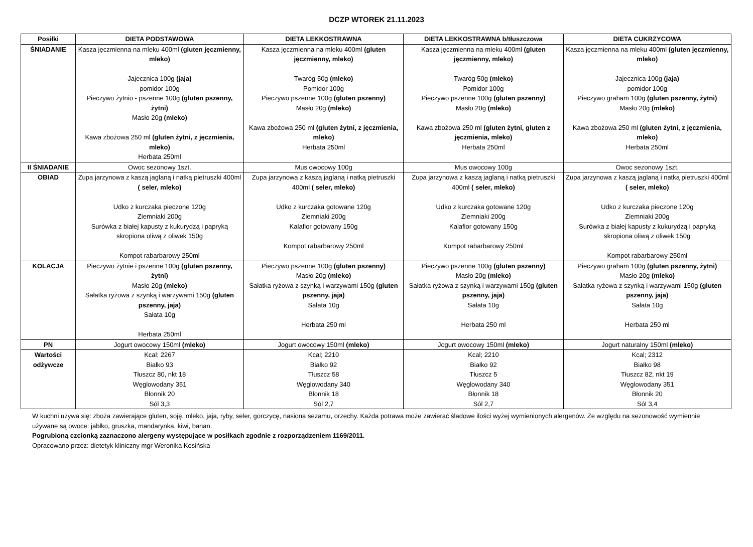DCZP WTOREK 21.11.2023
| Posiłki | DIETA PODSTAWOWA | DIETA LEKKOSTRAWNA | DIETA LEKKOSTRAWNA b/tłuszczowa | DIETA CUKRZYCOWA |
| --- | --- | --- | --- | --- |
| ŚNIADANIE | Kasza jęczmienna na mleku 400ml (gluten jęczmienny, mleko) Jajecznica 100g (jaja) pomidor 100g Pieczywo żytnio - pszenne 100g (gluten pszenny, żytni) Masło 20g (mleko) Kawa zbożowa 250 ml (gluten żytni, z jęczmienia, mleko) Herbata 250ml | Kasza jęczmienna na mleku 400ml (gluten jęczmienny, mleko) Twaróg 50g (mleko) Pomidor 100g Pieczywo pszenne 100g (gluten pszenny) Masło 20g (mleko) Kawa zbożowa 250 ml (gluten żytni, z jęczmienia, mleko) Herbata 250ml | Kasza jęczmienna na mleku 400ml (gluten jęczmienny, mleko) Twaróg 50g (mleko) Pomidor 100g Pieczywo pszenne 100g (gluten pszenny) Masło 20g (mleko) Kawa zbożowa 250 ml (gluten żytni, gluten z jęczmienia, mleko) Herbata 250ml | Kasza jęczmienna na mleku 400ml (gluten jęczmienny, mleko) Jajecznica 100g (jaja) pomidor 100g Pieczywo graham 100g (gluten pszenny, żytni) Masło 20g (mleko) Kawa zbożowa 250 ml (gluten żytni, z jęczmienia, mleko) Herbata 250ml |
| II ŚNIADANIE | Owoc sezonowy 1szt. | Mus owocowy 100g | Mus owocowy 100g | Owoc sezonowy 1szt. |
| OBIAD | Zupa jarzynowa z kaszą jaglaną i natką pietruszki 400ml ( seler, mleko) Udko z kurczaka pieczone 120g Ziemniaki 200g Surówka z białej kapusty z kukurydzą i papryką skropiona oliwą z oliwek 150g Kompot rabarbarowy 250ml | Zupa jarzynowa z kaszą jaglaną i natką pietruszki 400ml ( seler, mleko) Udko z kurczaka gotowane 120g Ziemniaki 200g Kalafior gotowany 150g Kompot rabarbarowy 250ml | Zupa jarzynowa z kaszą jaglaną i natką pietruszki 400ml ( seler, mleko) Udko z kurczaka gotowane 120g Ziemniaki 200g Kalafior gotowany 150g Kompot rabarbarowy 250ml | Zupa jarzynowa z kaszą jaglaną i natką pietruszki 400ml ( seler, mleko) Udko z kurczaka pieczone 120g Ziemniaki 200g Surówka z białej kapusty z kukurydzą i papryką skropiona oliwą z oliwek 150g Kompot rabarbarowy 250ml |
| KOLACJA | Pieczywo żytnie i pszenne 100g (gluten pszenny, żytni) Masło 20g (mleko) Sałatka ryżowa z szynką i warzywami 150g (gluten pszenny, jaja) Sałata 10g Herbata 250ml | Pieczywo pszenne 100g (gluten pszenny) Masło 20g (mleko) Sałatka ryżowa z szynką i warzywami 150g (gluten pszenny, jaja) Sałata 10g Herbata 250 ml | Pieczywo pszenne 100g (gluten pszenny) Masło 20g (mleko) Sałatka ryżowa z szynką i warzywami 150g (gluten pszenny, jaja) Sałata 10g Herbata 250 ml | Pieczywo graham 100g (gluten pszenny, żytni) Masło 20g (mleko) Sałatka ryżowa z szynką i warzywami 150g (gluten pszenny, jaja) Sałata 10g Herbata 250 ml |
| PN | Jogurt owocowy 150ml (mleko) | Jogurt owocowy 150ml (mleko) | Jogurt owocowy 150ml (mleko) | Jogurt naturalny 150ml (mleko) |
| Wartości odżywcze | Kcal; 2267 Białko 93 Tłuszcz 80, nkt 18 Węglowodany 351 Błonnik 20 Sól 3,3 | Kcal; 2210 Białko 92 Tłuszcz 58 Węglowodany 340 Błonnik 18 Sól 2,7 | Kcal; 2210 Białko 92 Tłuszcz 5 Węglowodany 340 Błonnik 18 Sól 2,7 | Kcal; 2312 Białko 98 Tłuszcz 82, nkt 19 Węglowodany 351 Błonnik 20 Sól 3,4 |
W kuchni używa się: zboża zawierające gluten, soję, mleko, jaja, ryby, seler, gorczycę, nasiona sezamu, orzechy. Każda potrawa może zawierać śladowe ilości wyżej wymienionych alergenów. Ze względu na sezonowość wymiennie używane są owoce: jabłko, gruszka, mandarynka, kiwi, banan.
Pogrubioną czcionką zaznaczono alergeny występujące w posiłkach zgodnie z rozporządzeniem 1169/2011.
Opracowano przez: dietetyk kliniczny mgr Weronika Kosińska